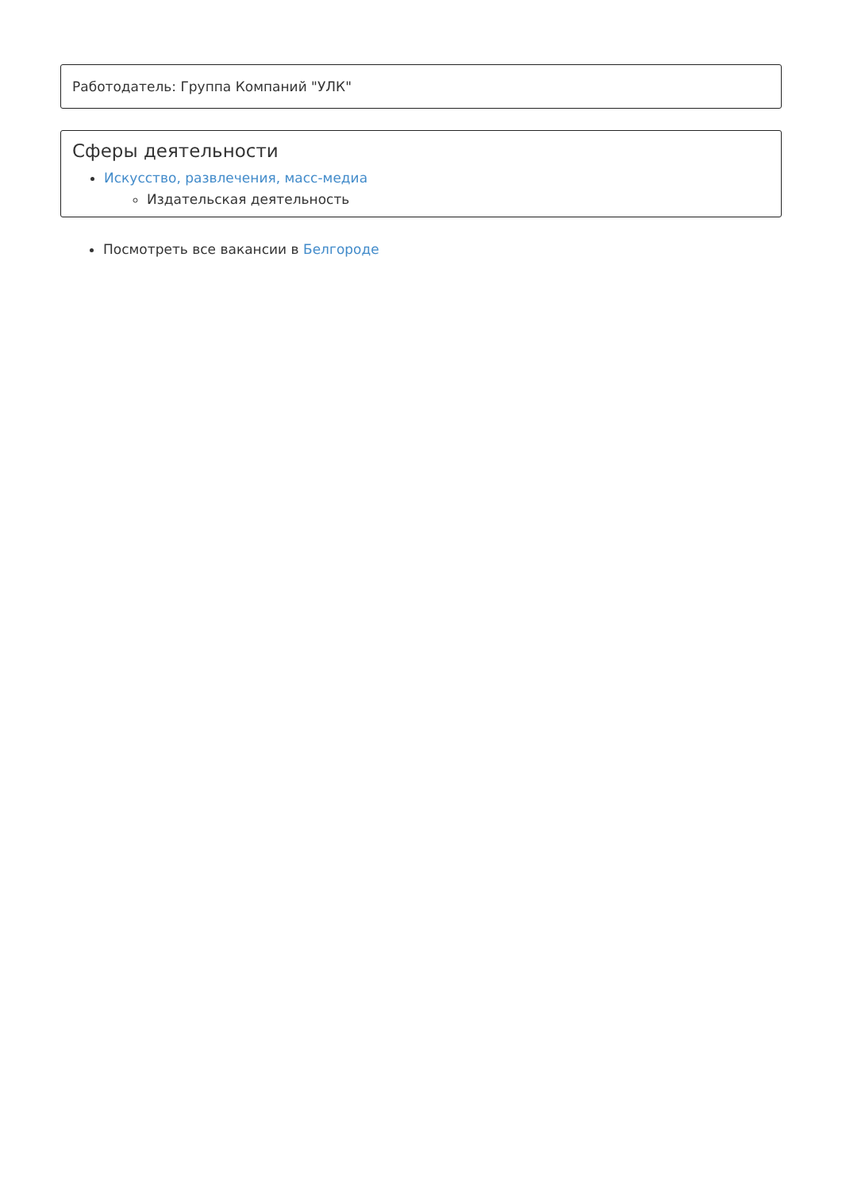Работодатель: Группа Компаний "УЛК"
Сферы деятельности
Искусство, развлечения, масс-медиа
Издательская деятельность
Посмотреть все вакансии в Белгороде